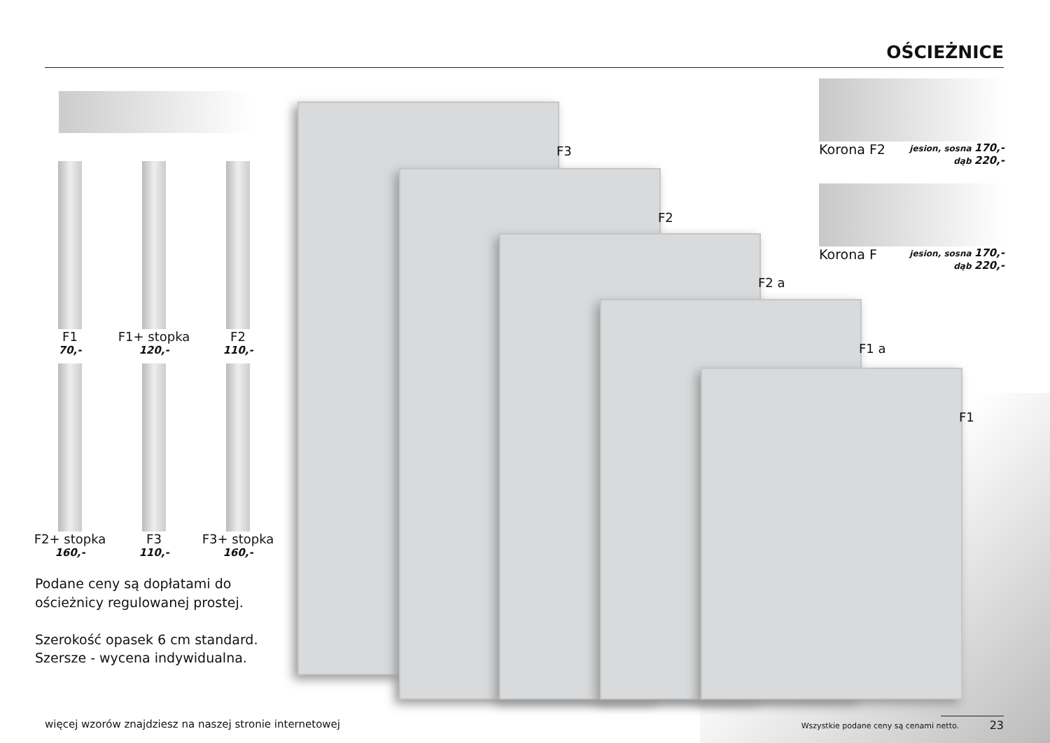OŚCIEŻNICE
F1
70,-
F1+ stopka
120,-
F2
110,-
F2+ stopka
160,-
F3
110,-
F3+ stopka
160,-
Podane ceny są dopłatami do ościeżnicy regulowanej prostej.
Szerokość opasek 6 cm standard.
Szersze - wycena indywidualna.
F3
F2
F2 a
F1 a
F1
Korona F2 jesion, sosna 170,-
dąb 220,-
Korona F jesion, sosna 170,-
dąb 220,-
więcej wzorów znajdziesz na naszej stronie internetowej
Wszystkie podane ceny są cenami netto.
23